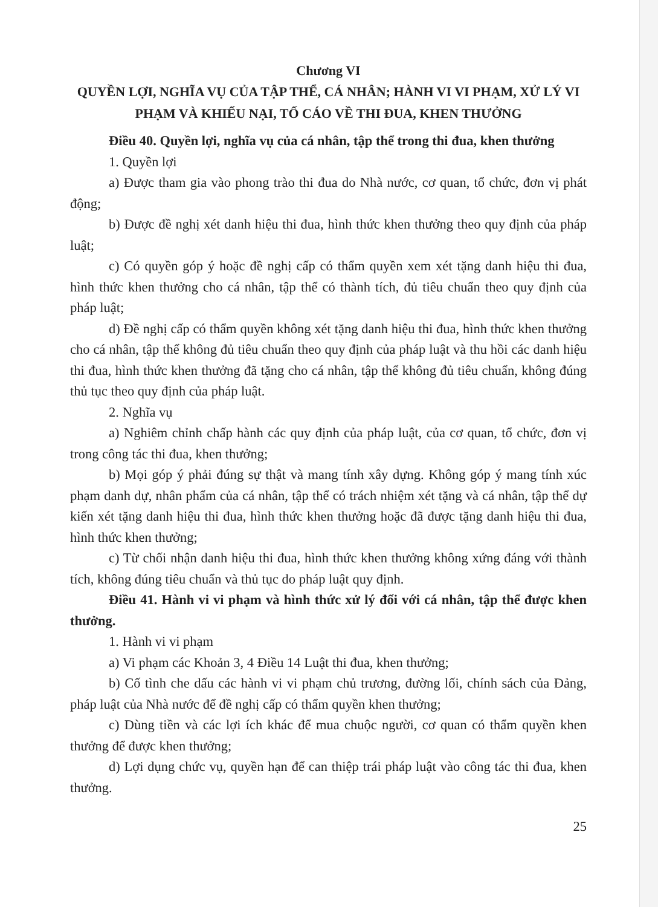Chương VI
QUYỀN LỢI, NGHĨA VỤ CỦA TẬP THỂ, CÁ NHÂN; HÀNH VI VI PHẠM, XỬ LÝ VI PHẠM VÀ KHIẾU NẠI, TỐ CÁO VỀ THI ĐUA, KHEN THƯỞNG
Điều 40. Quyền lợi, nghĩa vụ của cá nhân, tập thể trong thi đua, khen thưởng
1. Quyền lợi
a) Được tham gia vào phong trào thi đua do Nhà nước, cơ quan, tổ chức, đơn vị phát động;
b) Được đề nghị xét danh hiệu thi đua, hình thức khen thưởng theo quy định của pháp luật;
c) Có quyền góp ý hoặc đề nghị cấp có thẩm quyền xem xét tặng danh hiệu thi đua, hình thức khen thưởng cho cá nhân, tập thể có thành tích, đủ tiêu chuẩn theo quy định của pháp luật;
d) Đề nghị cấp có thẩm quyền không xét tặng danh hiệu thi đua, hình thức khen thưởng cho cá nhân, tập thể không đủ tiêu chuẩn theo quy định của pháp luật và thu hồi các danh hiệu thi đua, hình thức khen thưởng đã tặng cho cá nhân, tập thể không đủ tiêu chuẩn, không đúng thủ tục theo quy định của pháp luật.
2. Nghĩa vụ
a) Nghiêm chỉnh chấp hành các quy định của pháp luật, của cơ quan, tổ chức, đơn vị trong công tác thi đua, khen thưởng;
b) Mọi góp ý phải đúng sự thật và mang tính xây dựng. Không góp ý mang tính xúc phạm danh dự, nhân phẩm của cá nhân, tập thể có trách nhiệm xét tặng và cá nhân, tập thể dự kiến xét tặng danh hiệu thi đua, hình thức khen thưởng hoặc đã được tặng danh hiệu thi đua, hình thức khen thưởng;
c) Từ chối nhận danh hiệu thi đua, hình thức khen thưởng không xứng đáng với thành tích, không đúng tiêu chuẩn và thủ tục do pháp luật quy định.
Điều 41. Hành vi vi phạm và hình thức xử lý đối với cá nhân, tập thể được khen thưởng.
1. Hành vi vi phạm
a) Vi phạm các Khoản 3, 4 Điều 14 Luật thi đua, khen thưởng;
b) Cố tình che dấu các hành vi vi phạm chủ trương, đường lối, chính sách của Đảng, pháp luật của Nhà nước để đề nghị cấp có thẩm quyền khen thưởng;
c) Dùng tiền và các lợi ích khác để mua chuộc người, cơ quan có thẩm quyền khen thưởng để được khen thưởng;
d) Lợi dụng chức vụ, quyền hạn để can thiệp trái pháp luật vào công tác thi đua, khen thưởng.
25